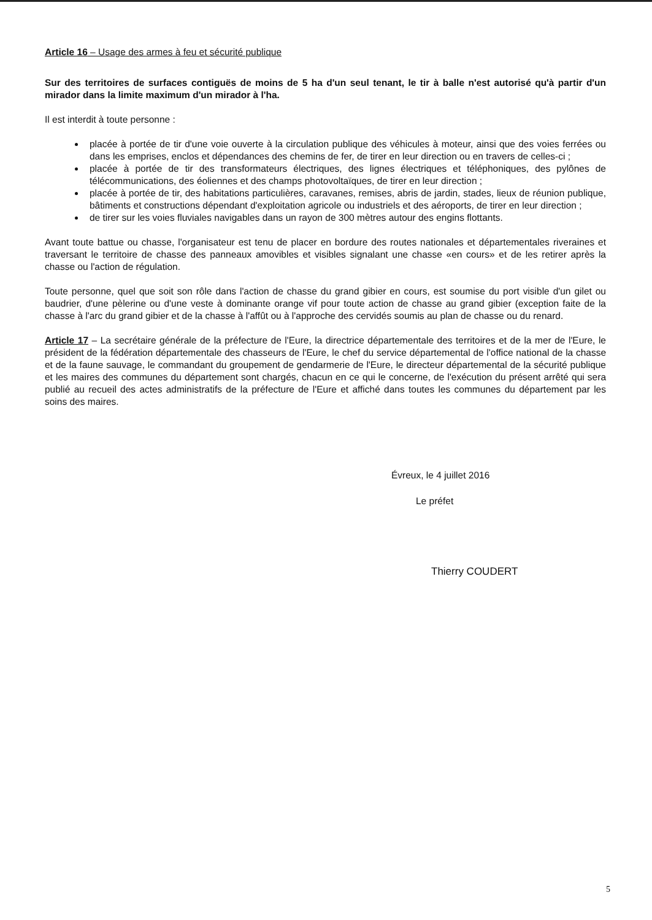Article 16 – Usage des armes à feu et sécurité publique
Sur des territoires de surfaces contiguës de moins de 5 ha d'un seul tenant, le tir à balle n'est autorisé qu'à partir d'un mirador dans la limite maximum d'un mirador à l'ha.
Il est interdit à toute personne :
placée à portée de tir d'une voie ouverte à la circulation publique des véhicules à moteur, ainsi que des voies ferrées ou dans les emprises, enclos et dépendances des chemins de fer, de tirer en leur direction ou en travers de celles-ci ;
placée à portée de tir des transformateurs électriques, des lignes électriques et téléphoniques, des pylônes de télécommunications, des éoliennes et des champs photovoltaïques, de tirer en leur direction ;
placée à portée de tir, des habitations particulières, caravanes, remises, abris de jardin, stades, lieux de réunion publique, bâtiments et constructions dépendant d'exploitation agricole ou industriels et des aéroports, de tirer en leur direction ;
de tirer sur les voies fluviales navigables dans un rayon de 300 mètres autour des engins flottants.
Avant toute battue ou chasse, l'organisateur est tenu de placer en bordure des routes nationales et départementales riveraines et traversant le territoire de chasse des panneaux amovibles et visibles signalant une chasse «en cours» et de les retirer après la chasse ou l'action de régulation.
Toute personne, quel que soit son rôle dans l'action de chasse du grand gibier en cours, est soumise du port visible d'un gilet ou baudrier, d'une pèlerine ou d'une veste à dominante orange vif pour toute action de chasse au grand gibier (exception faite de la chasse à l'arc du grand gibier et de la chasse à l'affût ou à l'approche des cervidés soumis au plan de chasse ou du renard.
Article 17 – La secrétaire générale de la préfecture de l'Eure, la directrice départementale des territoires et de la mer de l'Eure, le président de la fédération départementale des chasseurs de l'Eure, le chef du service départemental de l'office national de la chasse et de la faune sauvage, le commandant du groupement de gendarmerie de l'Eure, le directeur départemental de la sécurité publique et les maires des communes du département sont chargés, chacun en ce qui le concerne, de l'exécution du présent arrêté qui sera publié au recueil des actes administratifs de la préfecture de l'Eure et affiché dans toutes les communes du département par les soins des maires.
Évreux, le 4 juillet 2016
Le préfet
Thierry COUDERT
5